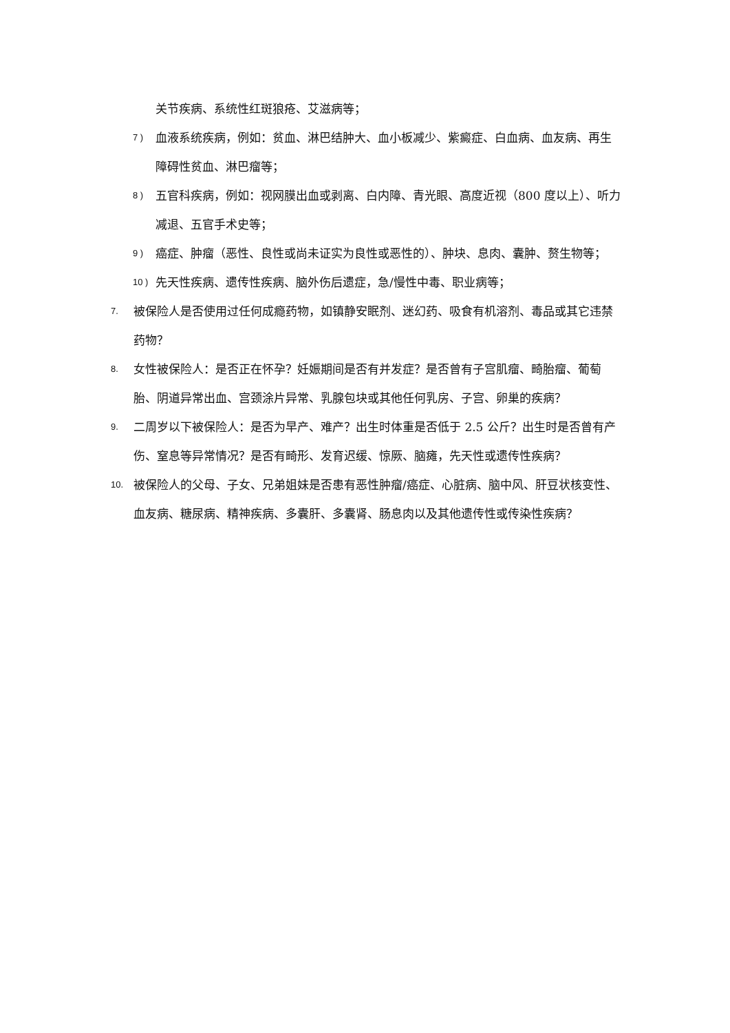关节疾病、系统性红斑狼疮、艾滋病等；
7 ) 血液系统疾病，例如：贫血、淋巴结肿大、血小板减少、紫癜症、白血病、血友病、再生障碍性贫血、淋巴瘤等；
8 ) 五官科疾病，例如：视网膜出血或剥离、白内障、青光眼、高度近视（800 度以上）、听力减退、五官手术史等；
9 ) 癌症、肿瘤（恶性、良性或尚未证实为良性或恶性的）、肿块、息肉、囊肿、赘生物等；
10 ) 先天性疾病、遗传性疾病、脑外伤后遗症，急/慢性中毒、职业病等；
7. 被保险人是否使用过任何成瘾药物，如镇静安眠剂、迷幻药、吸食有机溶剂、毒品或其它违禁药物？
8. 女性被保险人：是否正在怀孕？妊娠期间是否有并发症？是否曾有子宫肌瘤、畸胎瘤、葡萄胎、阴道异常出血、宫颈涂片异常、乳腺包块或其他任何乳房、子宫、卵巢的疾病？
9. 二周岁以下被保险人：是否为早产、难产？出生时体重是否低于 2.5 公斤？出生时是否曾有产伤、窒息等异常情况？是否有畸形、发育迟缓、惊厥、脑瘫，先天性或遗传性疾病？
10. 被保险人的父母、子女、兄弟姐妹是否患有恶性肿瘤/癌症、心脏病、脑中风、肝豆状核变性、血友病、糖尿病、精神疾病、多囊肝、多囊肾、肠息肉以及其他遗传性或传染性疾病？